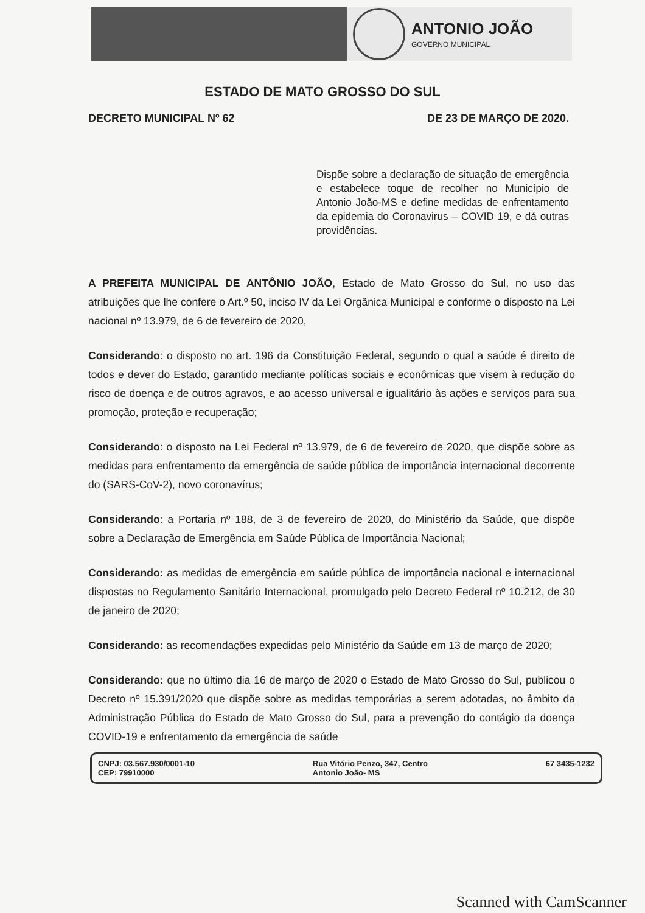ANTONIO JOÃO
GOVERNO MUNICIPAL
ESTADO DE MATO GROSSO DO SUL
DECRETO MUNICIPAL Nº 62 DE 23 DE MARÇO DE 2020.
Dispõe sobre a declaração de situação de emergência e estabelece toque de recolher no Município de Antonio João-MS e define medidas de enfrentamento da epidemia do Coronavirus – COVID 19, e dá outras providências.
A PREFEITA MUNICIPAL DE ANTÔNIO JOÃO, Estado de Mato Grosso do Sul, no uso das atribuições que lhe confere o Art.º 50, inciso IV da Lei Orgânica Municipal e conforme o disposto na Lei nacional nº 13.979, de 6 de fevereiro de 2020,
Considerando: o disposto no art. 196 da Constituição Federal, segundo o qual a saúde é direito de todos e dever do Estado, garantido mediante políticas sociais e econômicas que visem à redução do risco de doença e de outros agravos, e ao acesso universal e igualitário às ações e serviços para sua promoção, proteção e recuperação;
Considerando: o disposto na Lei Federal nº 13.979, de 6 de fevereiro de 2020, que dispõe sobre as medidas para enfrentamento da emergência de saúde pública de importância internacional decorrente do (SARS-CoV-2), novo coronavírus;
Considerando: a Portaria nº 188, de 3 de fevereiro de 2020, do Ministério da Saúde, que dispõe sobre a Declaração de Emergência em Saúde Pública de Importância Nacional;
Considerando: as medidas de emergência em saúde pública de importância nacional e internacional dispostas no Regulamento Sanitário Internacional, promulgado pelo Decreto Federal nº 10.212, de 30 de janeiro de 2020;
Considerando: as recomendações expedidas pelo Ministério da Saúde em 13 de março de 2020;
Considerando: que no último dia 16 de março de 2020 o Estado de Mato Grosso do Sul, publicou o Decreto nº 15.391/2020 que dispõe sobre as medidas temporárias a serem adotadas, no âmbito da Administração Pública do Estado de Mato Grosso do Sul, para a prevenção do contágio da doença COVID-19 e enfrentamento da emergência de saúde
CNPJ: 03.567.930/0001-10
CEP: 79910000
Rua Vitório Penzo, 347, Centro
Antonio João- MS
67 3435-1232
Scanned with CamScanner